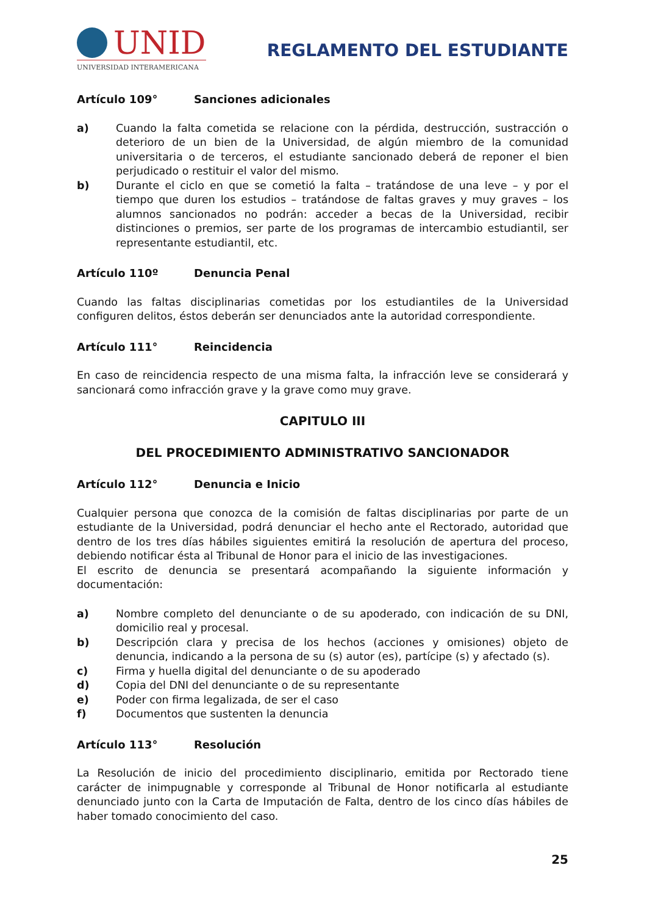UNID
UNIVERSIDAD INTERAMERICANA
REGLAMENTO DEL ESTUDIANTE
Artículo 109° Sanciones adicionales
a) Cuando la falta cometida se relacione con la pérdida, destrucción, sustracción o deterioro de un bien de la Universidad, de algún miembro de la comunidad universitaria o de terceros, el estudiante sancionado deberá de reponer el bien perjudicado o restituir el valor del mismo.
b) Durante el ciclo en que se cometió la falta – tratándose de una leve – y por el tiempo que duren los estudios – tratándose de faltas graves y muy graves – los alumnos sancionados no podrán: acceder a becas de la Universidad, recibir distinciones o premios, ser parte de los programas de intercambio estudiantil, ser representante estudiantil, etc.
Artículo 110º Denuncia Penal
Cuando las faltas disciplinarias cometidas por los estudiantiles de la Universidad configuren delitos, éstos deberán ser denunciados ante la autoridad correspondiente.
Artículo 111° Reincidencia
En caso de reincidencia respecto de una misma falta, la infracción leve se considerará y sancionará como infracción grave y la grave como muy grave.
CAPITULO III
DEL PROCEDIMIENTO ADMINISTRATIVO SANCIONADOR
Artículo 112° Denuncia e Inicio
Cualquier persona que conozca de la comisión de faltas disciplinarias por parte de un estudiante de la Universidad, podrá denunciar el hecho ante el Rectorado, autoridad que dentro de los tres días hábiles siguientes emitirá la resolución de apertura del proceso, debiendo notificar ésta al Tribunal de Honor para el inicio de las investigaciones.
El escrito de denuncia se presentará acompañando la siguiente información y documentación:
a) Nombre completo del denunciante o de su apoderado, con indicación de su DNI, domicilio real y procesal.
b) Descripción clara y precisa de los hechos (acciones y omisiones) objeto de denuncia, indicando a la persona de su (s) autor (es), partícipe (s) y afectado (s).
c) Firma y huella digital del denunciante o de su apoderado
d) Copia del DNI del denunciante o de su representante
e) Poder con firma legalizada, de ser el caso
f) Documentos que sustenten la denuncia
Artículo 113° Resolución
La Resolución de inicio del procedimiento disciplinario, emitida por Rectorado tiene carácter de inimpugnable y corresponde al Tribunal de Honor notificarla al estudiante denunciado junto con la Carta de Imputación de Falta, dentro de los cinco días hábiles de haber tomado conocimiento del caso.
25